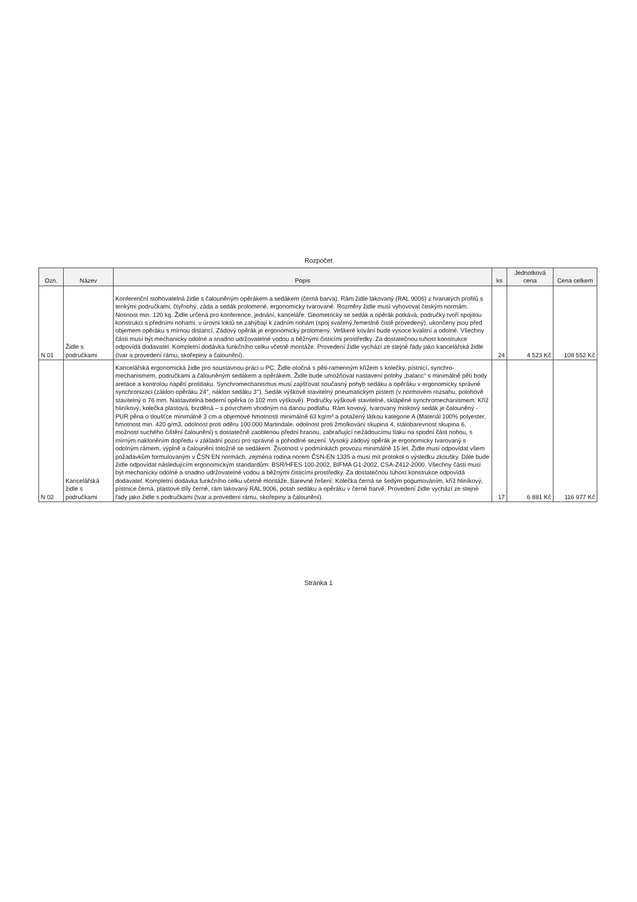Rozpočet
| Ozn. | Název | Popis | ks | Jednotková cena | Cena celkem |
| --- | --- | --- | --- | --- | --- |
| N 01 | Židle s područkami | Konferenční stohovatelná židle s čalouněným opěrákem a sedákem (černá barva). Rám židle lakovaný (RAL 9006) z hranatých profilů s tenkými područkami, čtyřnohý, záda a sedák prolomené, ergonomicky tvarované. Rozměry židle musí vyhovovat českým normám. Nosnost min. 120 kg. Židle určená pro konference, jednání, kanceláře. Geometricky se sedák a opěrák potkává, područky tvoří spojitou konstrukci s předními nohami, v úrovni loktů se zahýbají k zadním nohám (spoj svařený,řemeslně čistě provedený), ukončeny jsou před objemem opěráku s mírnou distancí. Zádový opěrák je ergonomicky prolomený. Veškeré kování bude vysoce kvalitní a odolné. Všechny části musí být mechanicky odolné a snadno udržovatelné vodou a běžnými čisticími prostředky. Za dostatečnou tuhost konstrukce odpovídá dodavatel. Kompletní dodávka funkčního celku včetně montáže. Provedení židle vychází ze stejné řady jako kancelářská židle (tvar a provedení rámu, skořepiny a čalounění). | 24 | 4 523 Kč | 108 552 Kč |
| N 02 | Kancelářská židle s područkami | Kancelářská ergonomická židle pro soustavnou práci u PC. Židle otočná s pěti-ramenným křížem s kolečky, pístnicí, synchro-mechanismem, područkami a čalouněným sedákem a opěrákem. Židle bude umožňovat nastavení polohy „balanc“ s minimálně pěti body aretace a kontrolou napětí protitlaku. Synchromechanismus musí zajišťovat současný pohyb sedáku a opěráku v ergonomicky správné synchronizaci (záklon opěráku 24°, náklon sedáku 3°). Sedák výškově stavitelný pneumatickým pístem (v normovém rozsahu, polohově stavitelný o 76 mm. Nastavitelná bederní opěrka (o 102 mm výškově). Područky výškově stavitelné, sklápěné synchromechanismem. Kříž hliníkový, kolečka plastová, brzděná – s povrchem vhodným na danou podlahu. Rám kovový, tvarovaný miskový sedák je čalouněný - PUR pěna o tloušťce minimálně 3 cm a objemové hmotnosti minimálně 63 kg/m³ a potažený látkou kategorie A (Materiál 100% polyester, hmotnost min. 420 g/m3, odolnost proti oděru 100.000 Martindale, odolnost proti žmolkování skupina 4, stálobarevnost skupina 6, možnost suchého čištění čalounění) s dostatečně zaoblenou přední hranou, zabraňující nežádoucímu tlaku na spodní část nohou, s mírným nakloněním dopředu v základní pozici pro správné a pohodlné sezení. Vysoký zádový opěrák je ergonomicky tvarovaný s odolným rámem, výplně a čalounění totožné se sedákem. Životnost v podmínkách provozu minimálně 15 let. Židle musí odpovídat všem požadavkům formulovaným v ČSN EN normách, zejména rodina norem ČSN-EN 1335 a musí mít protokol o výsledku zkoušky. Dále bude židle odpovídat následujícím ergonomickým standardům: BSR/HFES 100-2002, BIFMA G1-2002, CSA-Z412-2000. Všechny části musí být mechanicky odolné a snadno udržovatelné vodou a běžnými čisticími prostředky. Za dostatečnou tuhost konstrukce odpovídá dodavatel. Kompletní dodávka funkčního celku včetně montáže. Barevné řešení: Kolečka černá se šedým pogumováním, kříž hliníkový, pístnice černá, plastové díly černé, rám lakovaný RAL 9006, potah sedáku a opěráku v černé barvě. Provedení židle vychází ze stejné řady jako židle s područkami (tvar a provedení rámu, skořepiny a čalounění). | 17 | 6 881 Kč | 116 977 Kč |
Stránka 1